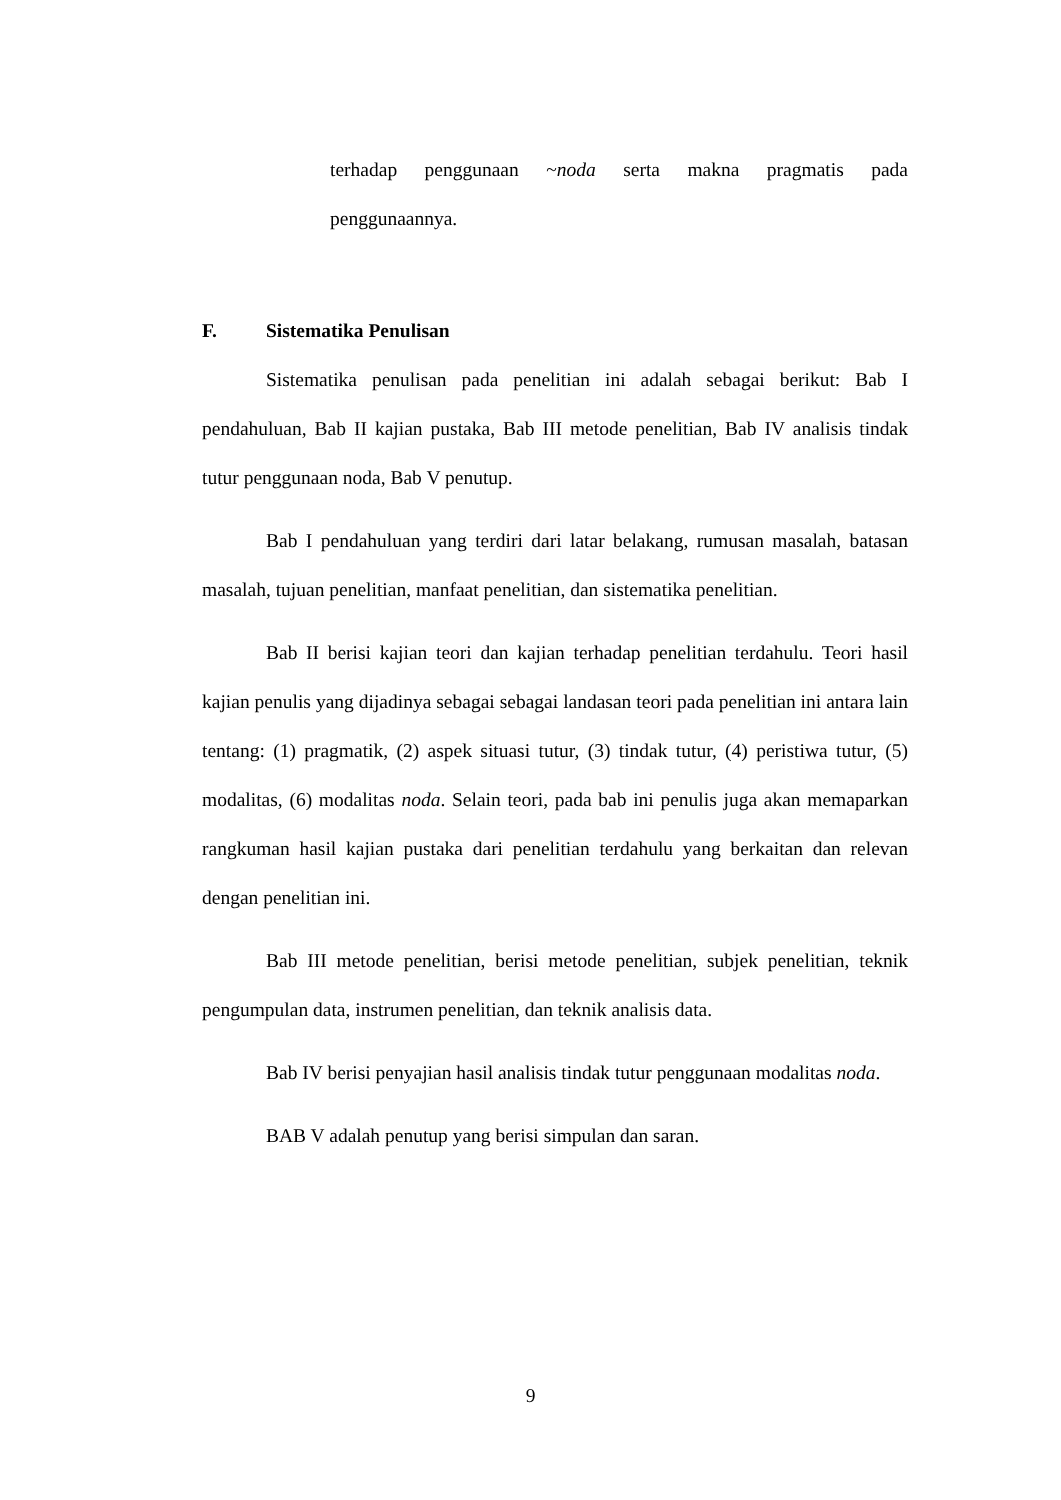terhadap penggunaan ~noda serta makna pragmatis pada
penggunaannya.
F. Sistematika Penulisan
Sistematika penulisan pada penelitian ini adalah sebagai berikut: Bab I pendahuluan, Bab II kajian pustaka, Bab III metode penelitian, Bab IV analisis tindak tutur penggunaan noda, Bab V penutup.
Bab I pendahuluan yang terdiri dari latar belakang, rumusan masalah, batasan masalah, tujuan penelitian, manfaat penelitian, dan sistematika penelitian.
Bab II berisi kajian teori dan kajian terhadap penelitian terdahulu. Teori hasil kajian penulis yang dijadinya sebagai sebagai landasan teori pada penelitian ini antara lain tentang: (1) pragmatik, (2) aspek situasi tutur, (3) tindak tutur, (4) peristiwa tutur, (5) modalitas, (6) modalitas noda. Selain teori, pada bab ini penulis juga akan memaparkan rangkuman hasil kajian pustaka dari penelitian terdahulu yang berkaitan dan relevan dengan penelitian ini.
Bab III metode penelitian, berisi metode penelitian, subjek penelitian, teknik pengumpulan data, instrumen penelitian, dan teknik analisis data.
Bab IV berisi penyajian hasil analisis tindak tutur penggunaan modalitas noda.
BAB V adalah penutup yang berisi simpulan dan saran.
9